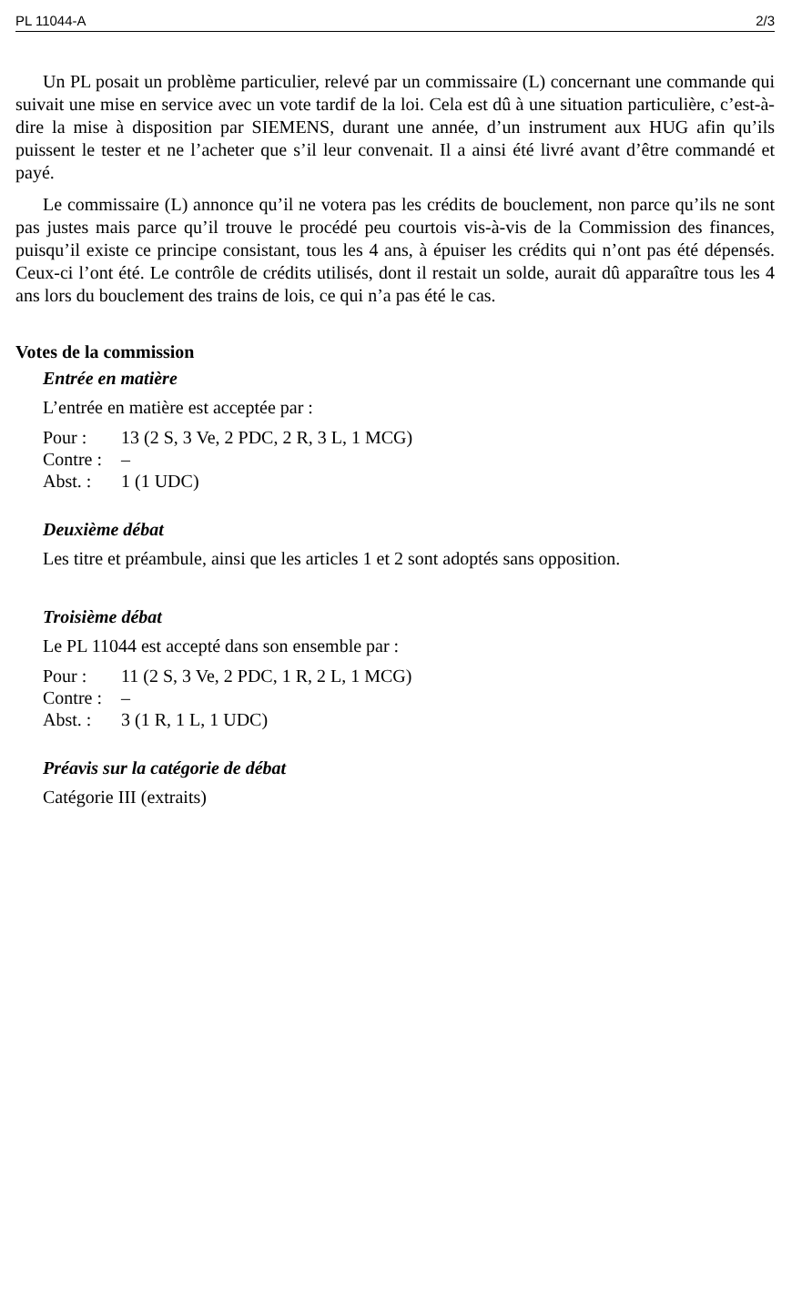PL 11044-A 2/3
Un PL posait un problème particulier, relevé par un commissaire (L) concernant une commande qui suivait une mise en service avec un vote tardif de la loi. Cela est dû à une situation particulière, c’est-à-dire la mise à disposition par SIEMENS, durant une année, d’un instrument aux HUG afin qu’ils puissent le tester et ne l’acheter que s’il leur convenait. Il a ainsi été livré avant d’être commandé et payé.
Le commissaire (L) annonce qu’il ne votera pas les crédits de bouclement, non parce qu’ils ne sont pas justes mais parce qu’il trouve le procédé peu courtois vis-à-vis de la Commission des finances, puisqu’il existe ce principe consistant, tous les 4 ans, à épuiser les crédits qui n’ont pas été dépensés. Ceux-ci l’ont été. Le contrôle de crédits utilisés, dont il restait un solde, aurait dû apparaître tous les 4 ans lors du bouclement des trains de lois, ce qui n’a pas été le cas.
Votes de la commission
Entrée en matière
L’entrée en matière est acceptée par :
| Pour : | 13 (2 S, 3 Ve, 2 PDC, 2 R, 3 L, 1 MCG) |
| Contre : | – |
| Abst. : | 1 (1 UDC) |
Deuxième débat
Les titre et préambule, ainsi que les articles 1 et 2 sont adoptés sans opposition.
Troisième débat
Le PL 11044 est accepté dans son ensemble par :
| Pour : | 11 (2 S, 3 Ve, 2 PDC, 1 R, 2 L, 1 MCG) |
| Contre : | – |
| Abst. : | 3 (1 R, 1 L, 1 UDC) |
Préavis sur la catégorie de débat
Catégorie III (extraits)